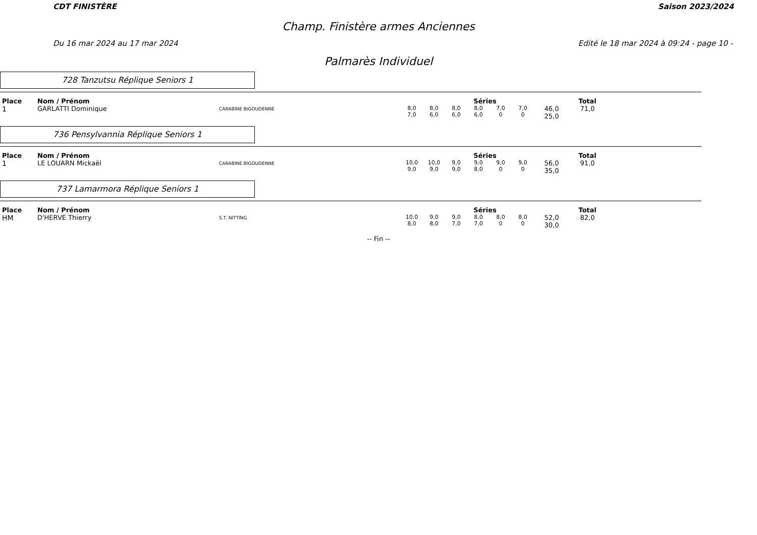CDT FINISTÈRE Saison 2023/2024
Champ. Finistère armes Anciennes
Du 16 mar 2024 au 17 mar 2024 Edité le 18 mar 2024 à 09:24 - page 10 -
Palmarès Individuel
728 Tanzutsu Réplique Seniors 1
| Place | Nom / Prénom | | Séries | | | | | | | Total |
| --- | --- | --- | --- | --- | --- | --- | --- | --- | --- | --- |
| 1 | GARLATTI Dominique | CARABINE BIGOUDENNE | 8,0 7,0 | 8,0 6,0 | 8,0 6,0 | 8,0 6,0 | 7,0 0 | 7,0 0 | 46,0 25,0 | 71,0 |
736 Pensylvannia Réplique Seniors 1
| Place | Nom / Prénom | | Séries | | | | | | | Total |
| --- | --- | --- | --- | --- | --- | --- | --- | --- | --- | --- |
| 1 | LE LOUARN Mickaël | CARABINE BIGOUDENNE | 10,0 9,0 | 10,0 9,0 | 9,0 9,0 | 9,0 8,0 | 9,0 0 | 9,0 0 | 56,0 35,0 | 91,0 |
737 Lamarmora Réplique Seniors 1
| Place | Nom / Prénom | | Séries | | | | | | | Total |
| --- | --- | --- | --- | --- | --- | --- | --- | --- | --- | --- |
| HM | D'HERVE Thierry | S.T. NITTING | 10,0 8,0 | 9,0 8,0 | 9,0 7,0 | 8,0 7,0 | 8,0 0 | 8,0 0 | 52,0 30,0 | 82,0 |
-- Fin --